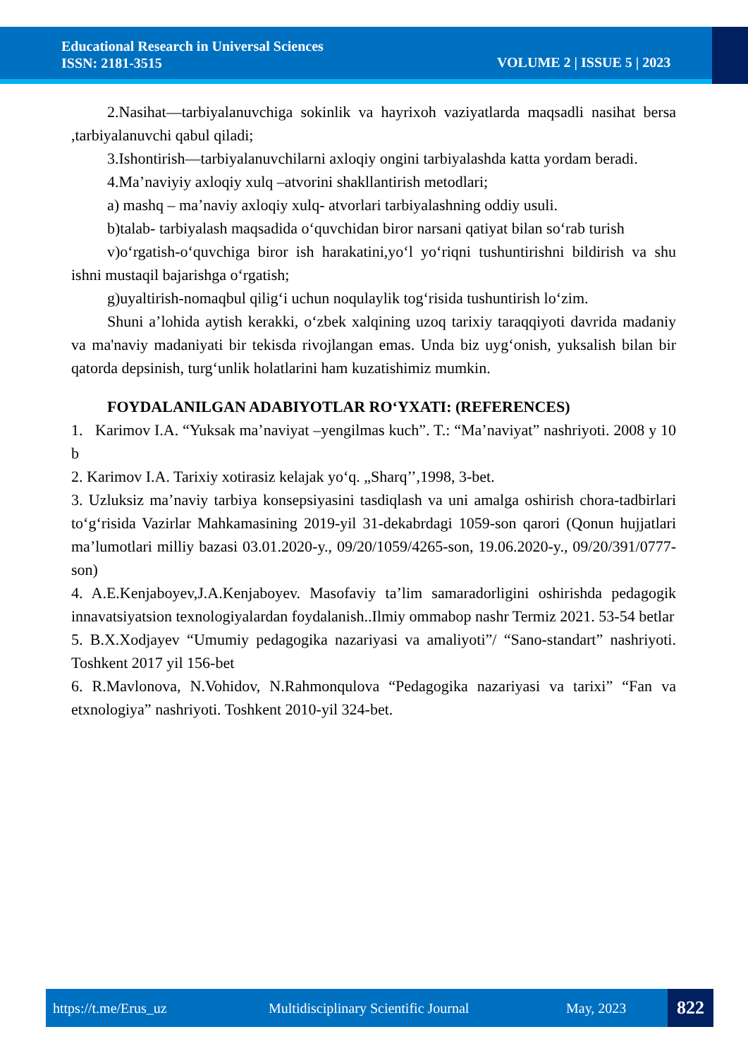Educational Research in Universal Sciences
ISSN: 2181-3515
VOLUME 2 | ISSUE 5 | 2023
2.Nasihat—tarbiyalanuvchiga sokinlik va hayrixoh vaziyatlarda maqsadli nasihat bersa ,tarbiyalanuvchi qabul qiladi;
3.Ishontirish—tarbiyalanuvchilarni axloqiy ongini tarbiyalashda katta yordam beradi.
4.Ma’naviyiy axloqiy xulq –atvorini shakllantirish metodlari;
a) mashq – ma’naviy axloqiy xulq- atvorlari tarbiyalashning oddiy usuli.
b)talab- tarbiyalash maqsadida o‘quvchidan biror narsani qatiyat bilan so‘rab turish
v)o‘rgatish-o‘quvchiga biror ish harakatini,yo‘l yo‘riqni tushuntirishni bildirish va shu ishni mustaqil bajarishga o‘rgatish;
g)uyaltirish-nomaqbul qilig‘i uchun noqulaylik tog‘risida tushuntirish lo‘zim.
Shuni a’lohida aytish kerakki, o‘zbek xalqining uzoq tarixiy taraqqiyoti davrida madaniy va ma'naviy madaniyati bir tekisda rivojlangan emas. Unda biz uyg‘onish, yuksalish bilan bir qatorda depsinish, turg‘unlik holatlarini ham kuzatishimiz mumkin.
FOYDALANILGAN ADABIYOTLAR RO‘YXATI: (REFERENCES)
1. Karimov I.A. “Yuksak ma’naviyat –yengilmas kuch”. T.: “Ma’naviyat” nashriyoti. 2008 y 10 b
2. Karimov I.A. Tarixiy xotirasiz kelajak yo‘q. „Sharq’’,1998, 3-bet.
3. Uzluksiz ma’naviy tarbiya konsepsiyasini tasdiqlash va uni amalga oshirish chora-tadbirlari to‘g‘risida Vazirlar Mahkamasining 2019-yil 31-dekabrdagi 1059-son qarori (Qonun hujjatlari ma’lumotlari milliy bazasi 03.01.2020-y., 09/20/1059/4265-son, 19.06.2020-y., 09/20/391/0777-son)
4. A.E.Kenjaboyev,J.A.Kenjaboyev. Masofaviy ta’lim samaradorligini oshirishda pedagogik innavatsiyatsion texnologiyalardan foydalanish..Ilmiy ommabop nashr Termiz 2021. 53-54 betlar
5. B.X.Xodjayev “Umumiy pedagogika nazariyasi va amaliyoti”/ “Sano-standart” nashriyoti. Toshkent 2017 yil 156-bet
6. R.Mavlonova, N.Vohidov, N.Rahmonqulova “Pedagogika nazariyasi va tarixi” “Fan va etxnologiya” nashriyoti. Toshkent 2010-yil 324-bet.
https://t.me/Erus_uz Multidisciplinary Scientific Journal May, 2023 822